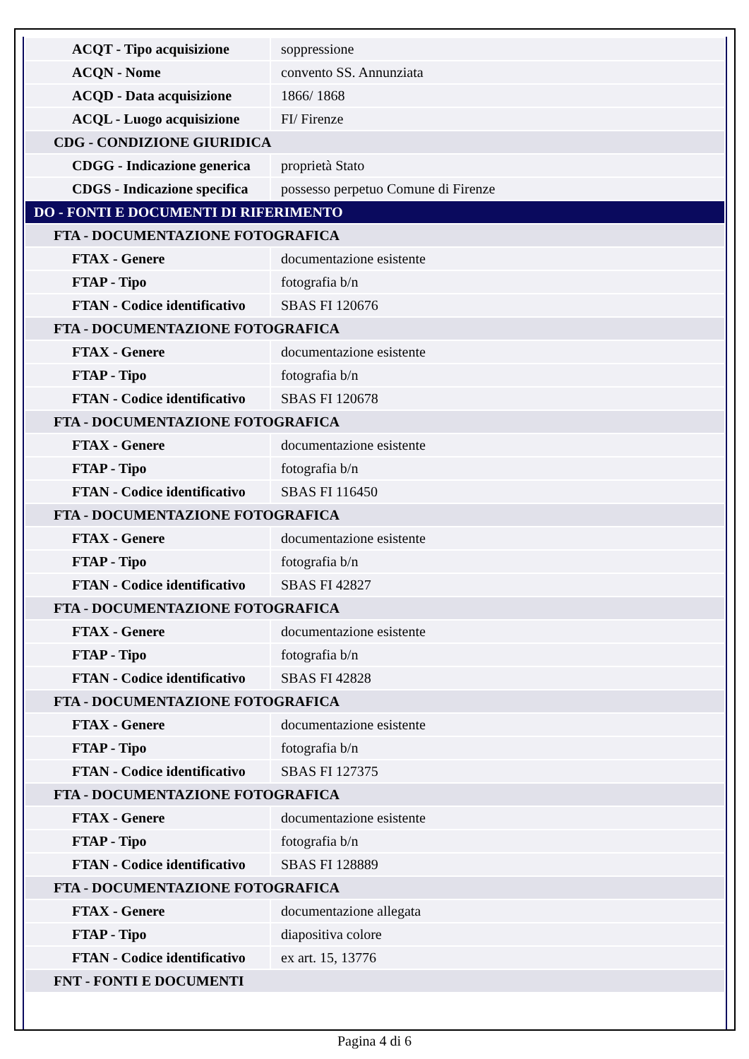| ACQT - Tipo acquisizione | soppressione |
| ACQN - Nome | convento SS. Annunziata |
| ACQD - Data acquisizione | 1866/ 1868 |
| ACQL - Luogo acquisizione | FI/ Firenze |
| CDG - CONDIZIONE GIURIDICA | |
| CDGG - Indicazione generica | proprietà Stato |
| CDGS - Indicazione specifica | possesso perpetuo Comune di Firenze |
| DO - FONTI E DOCUMENTI DI RIFERIMENTO | |
| FTA - DOCUMENTAZIONE FOTOGRAFICA | |
| FTAX - Genere | documentazione esistente |
| FTAP - Tipo | fotografia b/n |
| FTAN - Codice identificativo | SBAS FI 120676 |
| FTA - DOCUMENTAZIONE FOTOGRAFICA | |
| FTAX - Genere | documentazione esistente |
| FTAP - Tipo | fotografia b/n |
| FTAN - Codice identificativo | SBAS FI 120678 |
| FTA - DOCUMENTAZIONE FOTOGRAFICA | |
| FTAX - Genere | documentazione esistente |
| FTAP - Tipo | fotografia b/n |
| FTAN - Codice identificativo | SBAS FI 116450 |
| FTA - DOCUMENTAZIONE FOTOGRAFICA | |
| FTAX - Genere | documentazione esistente |
| FTAP - Tipo | fotografia b/n |
| FTAN - Codice identificativo | SBAS FI 42827 |
| FTA - DOCUMENTAZIONE FOTOGRAFICA | |
| FTAX - Genere | documentazione esistente |
| FTAP - Tipo | fotografia b/n |
| FTAN - Codice identificativo | SBAS FI 42828 |
| FTA - DOCUMENTAZIONE FOTOGRAFICA | |
| FTAX - Genere | documentazione esistente |
| FTAP - Tipo | fotografia b/n |
| FTAN - Codice identificativo | SBAS FI 127375 |
| FTA - DOCUMENTAZIONE FOTOGRAFICA | |
| FTAX - Genere | documentazione esistente |
| FTAP - Tipo | fotografia b/n |
| FTAN - Codice identificativo | SBAS FI 128889 |
| FTA - DOCUMENTAZIONE FOTOGRAFICA | |
| FTAX - Genere | documentazione allegata |
| FTAP - Tipo | diapositiva colore |
| FTAN - Codice identificativo | ex art. 15, 13776 |
| FNT - FONTI E DOCUMENTI | |
Pagina 4 di 6